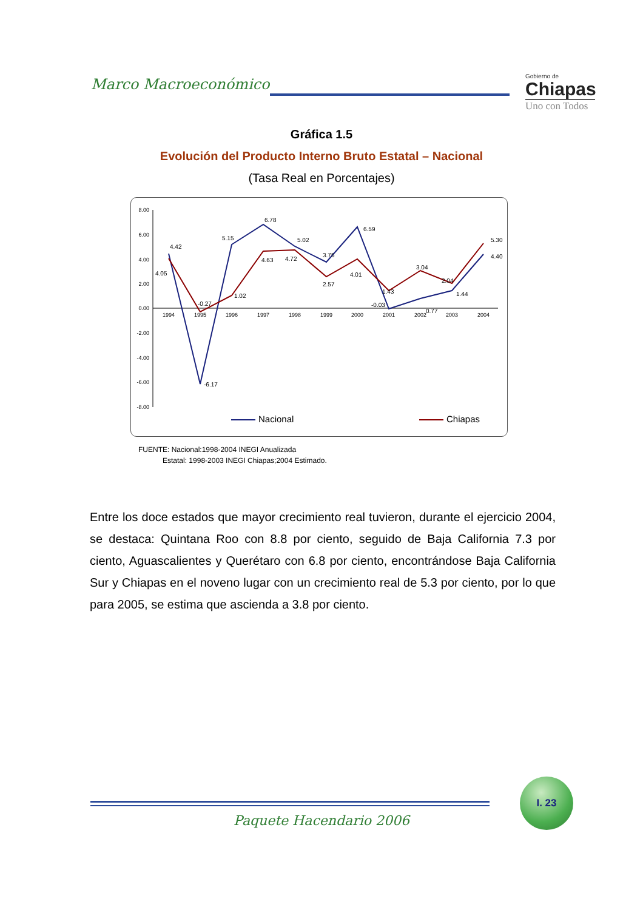Marco Macroeconómico
Gobierno de
Chiapas
Uno con Todos
Gráfica 1.5
Evolución del Producto Interno Bruto Estatal – Nacional
(Tasa Real en Porcentajes)
8.00
6.00
4.00
2.00
0.00
-2.00
-4.00
-6.00
-8.00
1994
1995
1996
1997
1998
1999
2000
2001
2002
2003
2004
4.42
4.05
-6.17
-0.27
5.15
1.02
6.78
4.63
4.72
5.02
3.75
2.57
6.59
4.01
-0.03
1.43
3.04
0.77
2.04
1.44
5.30
4.40
Nacional
Chiapas
FUENTE: Nacional:1998-2004 INEGI Anualizada
Estatal: 1998-2003 INEGI Chiapas;2004 Estimado.
Entre los doce estados que mayor crecimiento real tuvieron, durante el ejercicio 2004, se destaca: Quintana Roo con 8.8 por ciento, seguido de Baja California 7.3 por ciento, Aguascalientes y Querétaro con 6.8 por ciento, encontrándose Baja California Sur y Chiapas en el noveno lugar con un crecimiento real de 5.3 por ciento, por lo que para 2005, se estima que ascienda a 3.8 por ciento.
Paquete Hacendario 2006
I. 23